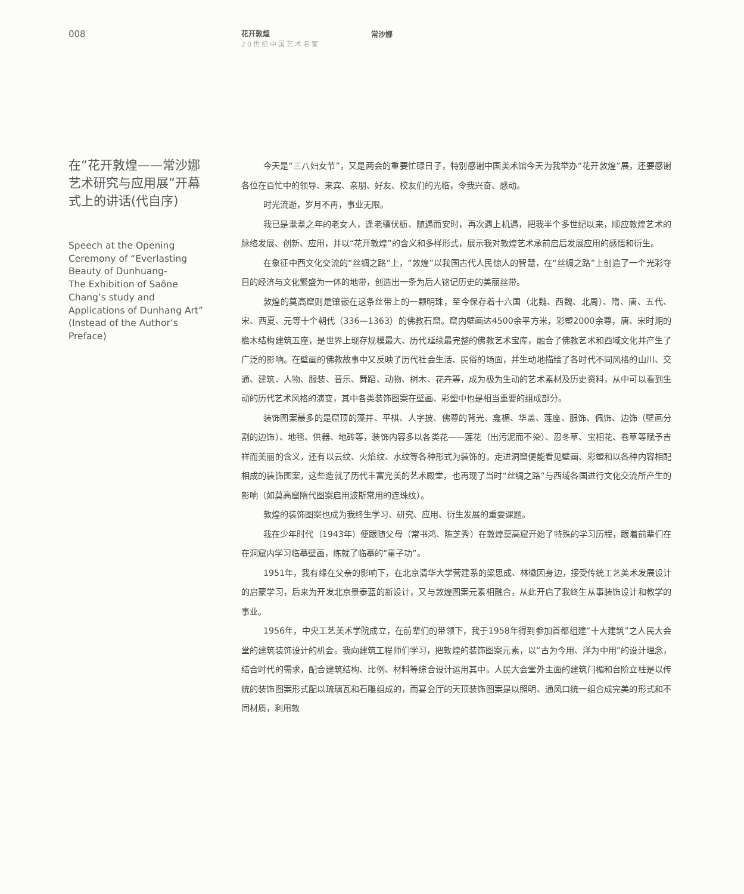008
花开敦煌
20世纪中国艺术名家
常沙娜
在“花开敦煌——常沙娜艺术研究与应用展”开幕式上的讲话(代自序)
Speech at the Opening Ceremony of “Everlasting Beauty of Dunhuang-
The Exhibition of Saône Chang’s study and Applications of Dunhang Art”(Instead of the Author’s Preface)
今天是“三八妇女节”，又是两会的重要忙碌日子，特别感谢中国美术馆今天为我举办“花开敦煌”展，还要感谢各位在百忙中的领导、来宾、亲朋、好友、校友们的光临，令我兴奋、感动。
时光流逝，岁月不再，事业无限。
我已是耄耋之年的老女人，逢老骥伏枥、随遇而安时，再次遇上机遇，把我半个多世纪以来，顺应敦煌艺术的脉络发展、创新、应用，并以“花开敦煌”的含义和多样形式，展示我对敦煌艺术承前启后发展应用的感悟和衍生。
在象征中西文化交流的“丝绸之路”上，“敦煌”以我国古代人民惊人的智慧，在“丝绸之路”上创造了一个光彩夺目的经济与文化繁盛为一体的地带，创造出一条为后人铭记历史的美丽丝带。
敦煌的莫高窟则是镶嵌在这条丝带上的一颗明珠，至今保存着十六国（北魏、西魏、北周）、隋、唐、五代、宋、西夏、元等十个朝代（336—1363）的佛教石窟。窟内壁画达4500余平方米，彩塑2000余尊，唐、宋时期的檐木结构建筑五座，是世界上现存规模最大、历代延续最完整的佛教艺术宝库，融合了佛教艺术和西域文化并产生了广泛的影响。在壁画的佛教故事中又反映了历代社会生活、民俗的场面，并生动地描绘了各时代不同风格的山川、交通、建筑、人物、服装、音乐、舞蹈、动物、树木、花卉等，成为极为生动的艺术素材及历史资料，从中可以看到生动的历代艺术风格的演变，其中各类装饰图案在壁画、彩塑中也是相当重要的组成部分。
装饰图案最多的是窟顶的藻井、平棋、人字披、佛尊的背光、龛楣、华盖、莲座、服饰、佩饰、边饰（壁画分割的边饰）、地毯、供器、地砖等，装饰内容多以各类花——莲花（出污泥而不染）、忍冬草、宝相花、卷草等赋予吉祥而美丽的含义，还有以云纹、火焰纹、水纹等各种形式为装饰的。走进洞窟便能看见壁画、彩塑和以各种内容相配相成的装饰图案，这些造就了历代丰富完美的艺术殿堂，也再现了当时“丝绸之路”与西域各国进行文化交流所产生的影响（如莫高窟隋代图案启用波斯常用的连珠纹）。
敦煌的装饰图案也成为我终生学习、研究、应用、衍生发展的重要课题。
我在少年时代（1943年）便跟随父母（常书鸿、陈芝秀）在敦煌莫高窟开始了特殊的学习历程，跟着前辈们在在洞窟内学习临摹壁画，练就了临摹的“童子功”。
1951年，我有缘在父亲的影响下，在北京清华大学营建系的梁思成、林徽因身边，接受传统工艺美术发展设计的启蒙学习，后来为开发北京景泰蓝的新设计，又与敦煌图案元素相融合，从此开启了我终生从事装饰设计和教学的事业。
1956年，中央工艺美术学院成立，在前辈们的带领下，我于1958年得到参加首都组建“十大建筑”之人民大会堂的建筑装饰设计的机会。我向建筑工程师们学习，把敦煌的装饰图案元素，以“古为今用、洋为中用”的设计理念，结合时代的需求，配合建筑结构、比例、材料等综合设计运用其中。人民大会堂外主面的建筑门楣和台阶立柱是以传统的装饰图案形式配以琉璃瓦和石雕组成的，而宴会厅的天顶装饰图案是以照明、通风口统一组合成完美的形式和不同材质，利用敦